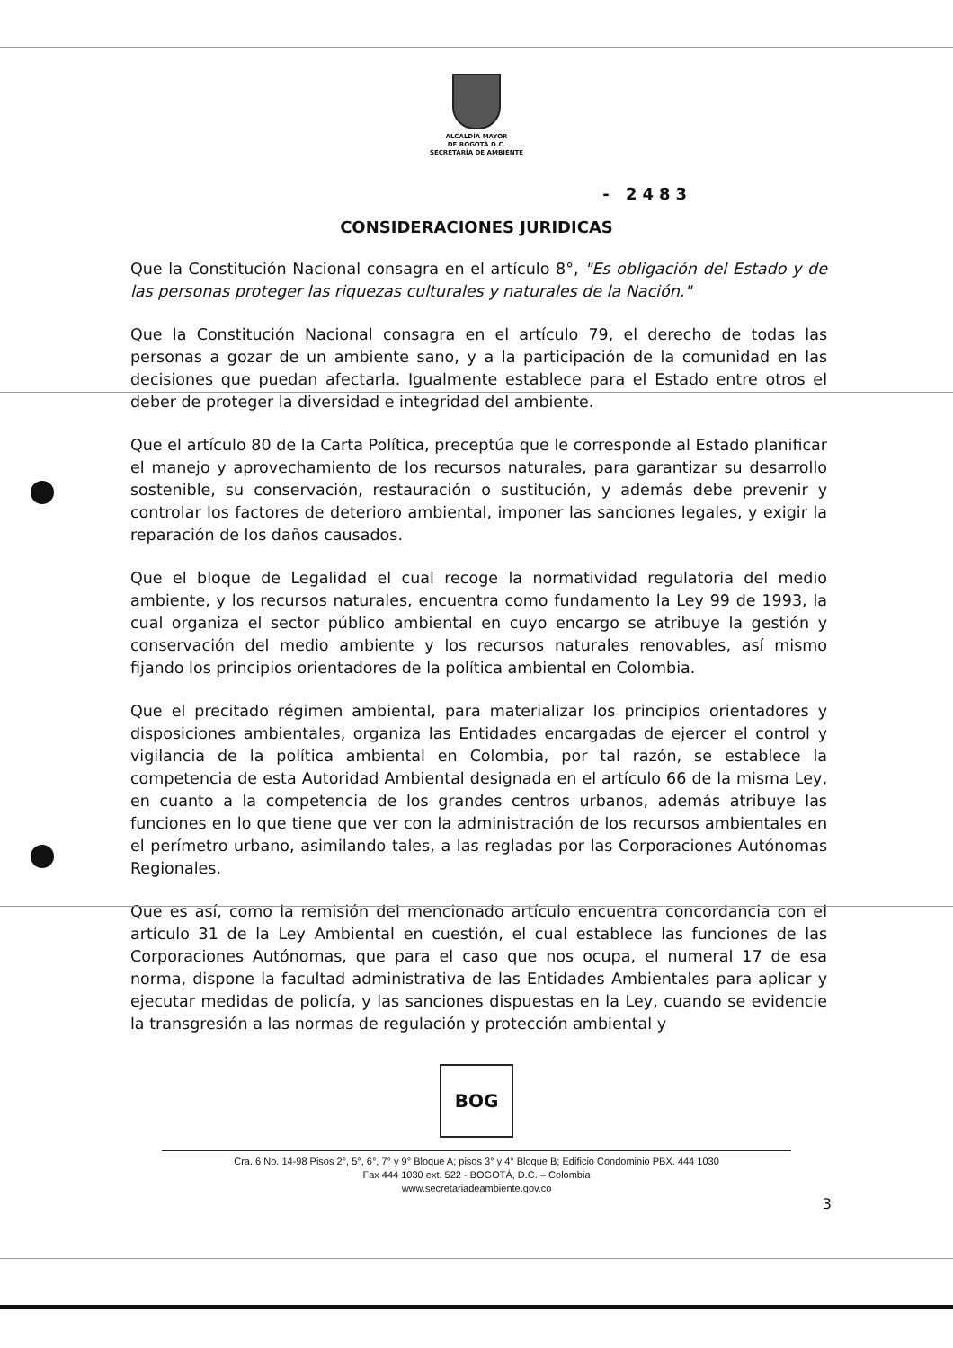ALCALDÍA MAYOR
DE BOGOTÁ D.C.
SECRETARÍA DE AMBIENTE
- 2483
CONSIDERACIONES JURIDICAS
Que la Constitución Nacional consagra en el artículo 8°, "Es obligación del Estado y de las personas proteger las riquezas culturales y naturales de la Nación."
Que la Constitución Nacional consagra en el artículo 79, el derecho de todas las personas a gozar de un ambiente sano, y a la participación de la comunidad en las decisiones que puedan afectarla. Igualmente establece para el Estado entre otros el deber de proteger la diversidad e integridad del ambiente.
Que el artículo 80 de la Carta Política, preceptúa que le corresponde al Estado planificar el manejo y aprovechamiento de los recursos naturales, para garantizar su desarrollo sostenible, su conservación, restauración o sustitución, y además debe prevenir y controlar los factores de deterioro ambiental, imponer las sanciones legales, y exigir la reparación de los daños causados.
Que el bloque de Legalidad el cual recoge la normatividad regulatoria del medio ambiente, y los recursos naturales, encuentra como fundamento la Ley 99 de 1993, la cual organiza el sector público ambiental en cuyo encargo se atribuye la gestión y conservación del medio ambiente y los recursos naturales renovables, así mismo fijando los principios orientadores de la política ambiental en Colombia.
Que el precitado régimen ambiental, para materializar los principios orientadores y disposiciones ambientales, organiza las Entidades encargadas de ejercer el control y vigilancia de la política ambiental en Colombia, por tal razón, se establece la competencia de esta Autoridad Ambiental designada en el artículo 66 de la misma Ley, en cuanto a la competencia de los grandes centros urbanos, además atribuye las funciones en lo que tiene que ver con la administración de los recursos ambientales en el perímetro urbano, asimilando tales, a las regladas por las Corporaciones Autónomas Regionales.
Que es así, como la remisión del mencionado artículo encuentra concordancia con el artículo 31 de la Ley Ambiental en cuestión, el cual establece las funciones de las Corporaciones Autónomas, que para el caso que nos ocupa, el numeral 17 de esa norma, dispone la facultad administrativa de las Entidades Ambientales para aplicar y ejecutar medidas de policía, y las sanciones dispuestas en la Ley, cuando se evidencie la transgresión a las normas de regulación y protección ambiental y
BOG
Cra. 6 No. 14-98 Pisos 2°, 5°, 6°, 7° y 9° Bloque A; pisos 3° y 4° Bloque B; Edificio Condominio PBX. 444 1030
Fax 444 1030 ext. 522 - BOGOTÁ, D.C. – Colombia
www.secretariadeambiente.gov.co
3